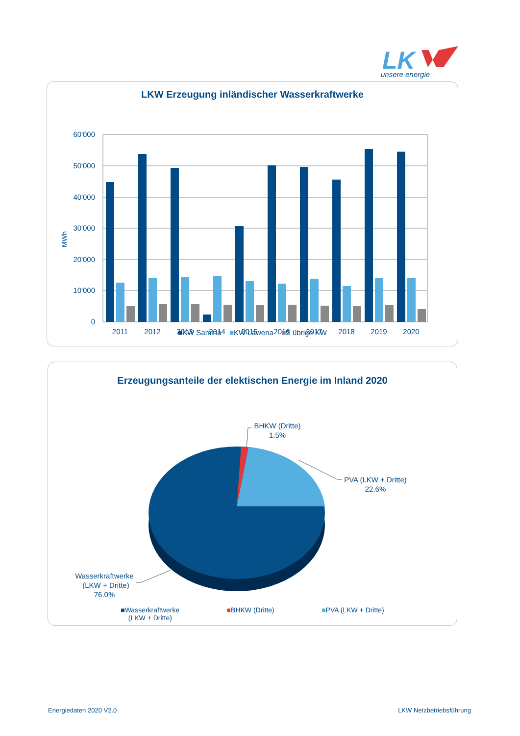LK
unsere energie
LKW Erzeugung inländischer Wasserkraftwerke
MWh
60'000
50'000
40'000
30'000
20'000
10'000
0
2011
2012
2013
2014
2015
2016
2017
2018
2019
2020
■KW Samina ■KW Lawena ■Σ übrige KW
Erzeugungsanteile der elektischen Energie im Inland 2020
BHKW (Dritte)
1.5%
PVA (LKW + Dritte)
22.6%
Wasserkraftwerke
(LKW + Dritte)
76.0%
■Wasserkraftwerke
(LKW + Dritte)
■BHKW (Dritte) ■PVA (LKW + Dritte)
Energiedaten 2020 V2.0 LKW Netzbetriebsführung